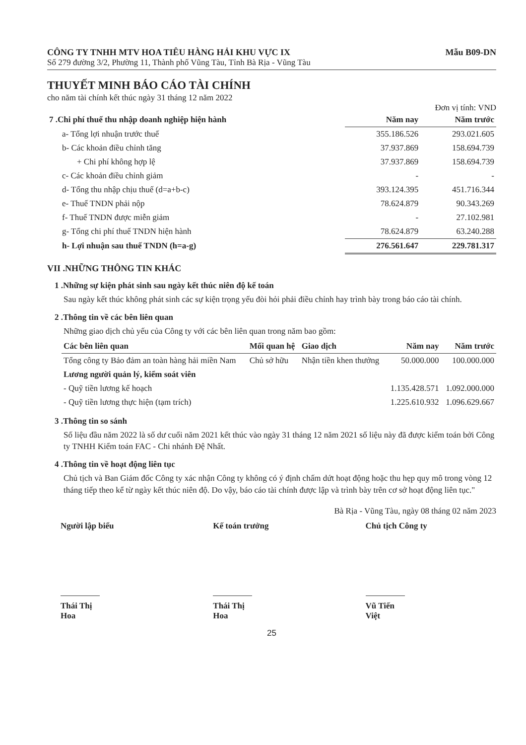CÔNG TY TNHH MTV HOA TIÊU HÀNG HẢI KHU VỰC IX
Số 279 đường 3/2, Phường 11, Thành phố Vũng Tàu, Tỉnh Bà Rịa - Vũng Tàu
Mẫu B09-DN
THUYẾT MINH BÁO CÁO TÀI CHÍNH
cho năm tài chính kết thúc ngày 31 tháng 12 năm 2022
Đơn vị tính: VND
| 7 .Chi phí thuế thu nhập doanh nghiệp hiện hành | Năm nay | Năm trước |
| --- | --- | --- |
| a- Tổng lợi nhuận trước thuế | 355.186.526 | 293.021.605 |
| b- Các khoản điều chỉnh tăng | 37.937.869 | 158.694.739 |
| + Chi phí không hợp lệ | 37.937.869 | 158.694.739 |
| c- Các khoản điều chỉnh giảm | - | - |
| d- Tổng thu nhập chịu thuế (d=a+b-c) | 393.124.395 | 451.716.344 |
| e- Thuế TNDN phải nộp | 78.624.879 | 90.343.269 |
| f- Thuế TNDN được miễn giảm | - | 27.102.981 |
| g- Tổng chi phí thuế TNDN hiện hành | 78.624.879 | 63.240.288 |
| h- Lợi nhuận sau thuế TNDN (h=a-g) | 276.561.647 | 229.781.317 |
VII .NHỮNG THÔNG TIN KHÁC
1 .Những sự kiện phát sinh sau ngày kết thúc niên độ kế toán
Sau ngày kết thúc không phát sinh các sự kiện trọng yếu đòi hỏi phải điều chỉnh hay trình bày trong báo cáo tài chính.
2 .Thông tin về các bên liên quan
Những giao dịch chủ yếu của Công ty với các bên liên quan trong năm bao gồm:
| Các bên liên quan | Mối quan hệ | Giao dịch | Năm nay | Năm trước |
| --- | --- | --- | --- | --- |
| Tổng công ty Bảo đảm an toàn hàng hải miền Nam | Chủ sở hữu | Nhận tiền khen thưởng | 50.000.000 | 100.000.000 |
| Lương người quản lý, kiểm soát viên | | | | |
| - Quỹ tiền lương kế hoạch | | | 1.135.428.571 | 1.092.000.000 |
| - Quỹ tiền lương thực hiện (tạm trích) | | | 1.225.610.932 | 1.096.629.667 |
3 .Thông tin so sánh
Số liệu đầu năm 2022 là số dư cuối năm 2021 kết thúc vào ngày 31 tháng 12 năm 2021 số liệu này đã được kiểm toán bởi Công ty TNHH Kiểm toán FAC - Chi nhánh Đệ Nhất.
4 .Thông tin về hoạt động liên tục
Chủ tịch và Ban Giám đốc Công ty xác nhận Công ty không có ý định chấm dứt hoạt động hoặc thu hẹp quy mô trong vòng 12 tháng tiếp theo kể từ ngày kết thúc niên độ. Do vậy, báo cáo tài chính được lập và trình bày trên cơ sở hoạt động liên tục."
Bà Rịa - Vũng Tàu, ngày 08 tháng 02 năm 2023
Người lập biểu
Thái Thị Hoa
Kế toán trưởng
Thái Thị Hoa
Chủ tịch Công ty
Vũ Tiến Việt
25